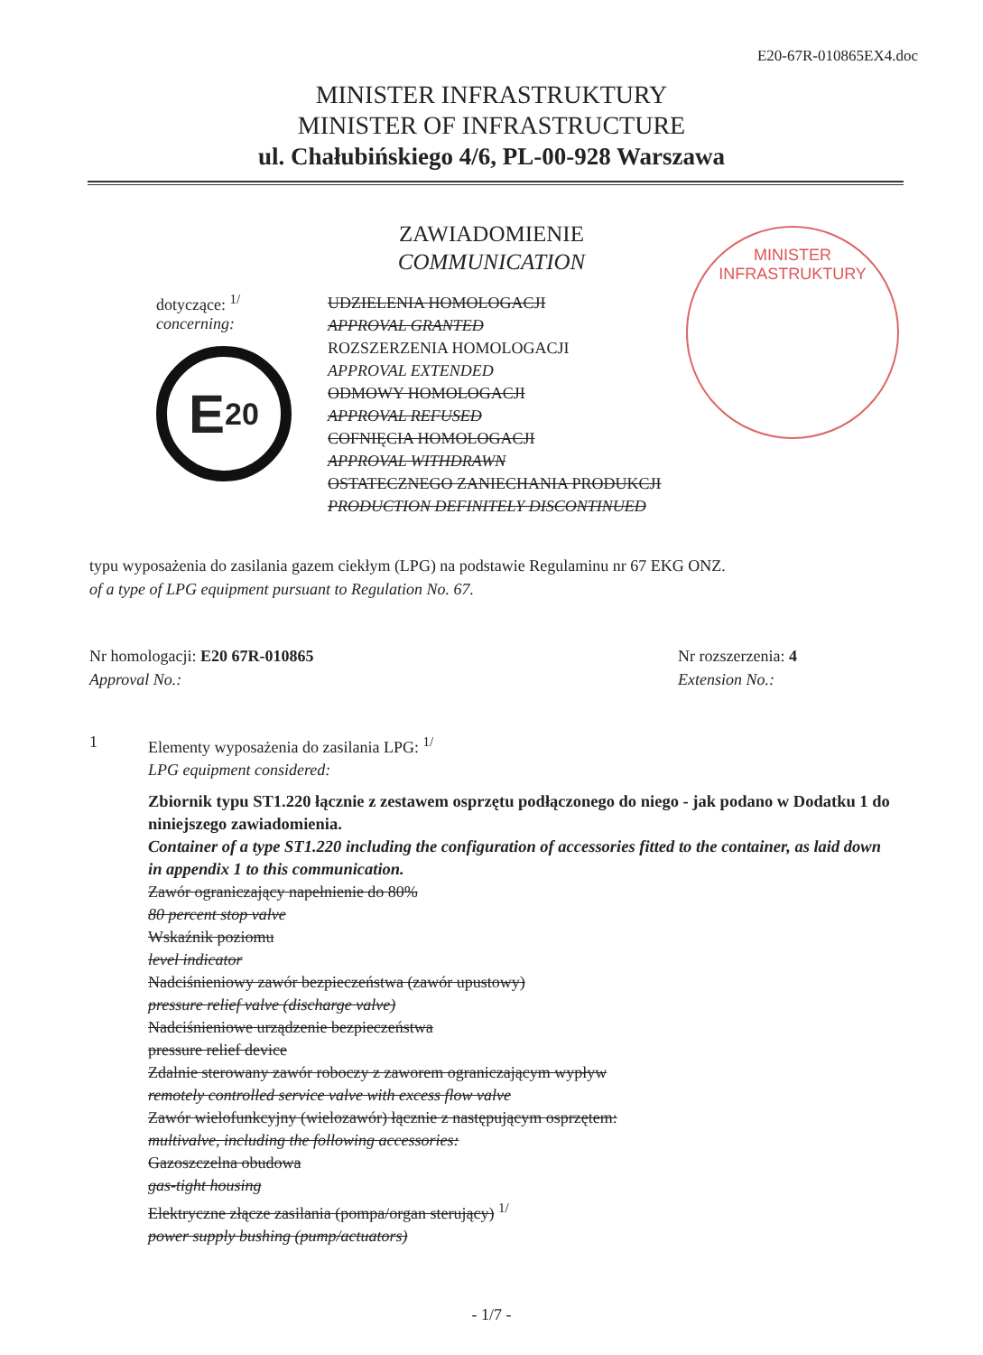E20-67R-010865EX4.doc
MINISTER INFRASTRUKTURY
MINISTER OF INFRASTRUCTURE
ul. Chałubińskiego 4/6, PL-00-928 Warszawa
ZAWIADOMIENIE
COMMUNICATION
MINISTER INFRASTRUKTURY
dotyczące: <sup>1/</sup>
concerning:
E 20
UDZIELENIA HOMOLOGACJI
APPROVAL GRANTED
ROZSZERZENIA HOMOLOGACJI
APPROVAL EXTENDED
ODMOWY HOMOLOGACJI
APPROVAL REFUSED
COFNIĘCIA HOMOLOGACJI
APPROVAL WITHDRAWN
OSTATECZNEGO ZANIECHANIA PRODUKCJI
PRODUCTION DEFINITELY DISCONTINUED
typu wyposażenia do zasilania gazem ciekłym (LPG) na podstawie Regulaminu nr 67 EKG ONZ.
of a type of LPG equipment pursuant to Regulation No. 67.
Nr homologacji: E20 67R-010865
Approval No.:
Nr rozszerzenia: 4
Extension No.:
1 Elementy wyposażenia do zasilania LPG: <sup>1/</sup>
LPG equipment considered:
Zbiornik typu ST1.220 łącznie z zestawem osprzętu podłączonego do niego - jak podano w Dodatku 1 do niniejszego zawiadomienia.
Container of a type ST1.220 including the configuration of accessories fitted to the container, as laid down in appendix 1 to this communication.
Zawór ograniczający napełnienie do 80%
80 percent stop valve
Wskaźnik poziomu
level indicator
Nadciśnieniowy zawór bezpieczeństwa (zawór upustowy)
pressure relief valve (discharge valve)
Nadciśnieniowe urządzenie bezpieczeństwa
pressure relief device
Zdalnie sterowany zawór roboczy z zaworem ograniczającym wypływ
remotely controlled service valve with excess flow valve
Zawór wielofunkcyjny (wielozawór) łącznie z następującym osprzętem:
multivalve, including the following accessories:
Gazoszczelna obudowa
gas-tight housing
Elektryczne złącze zasilania (pompa/organ sterujący) <sup>1/</sup>
power supply bushing (pump/actuators)
- 1/7 -